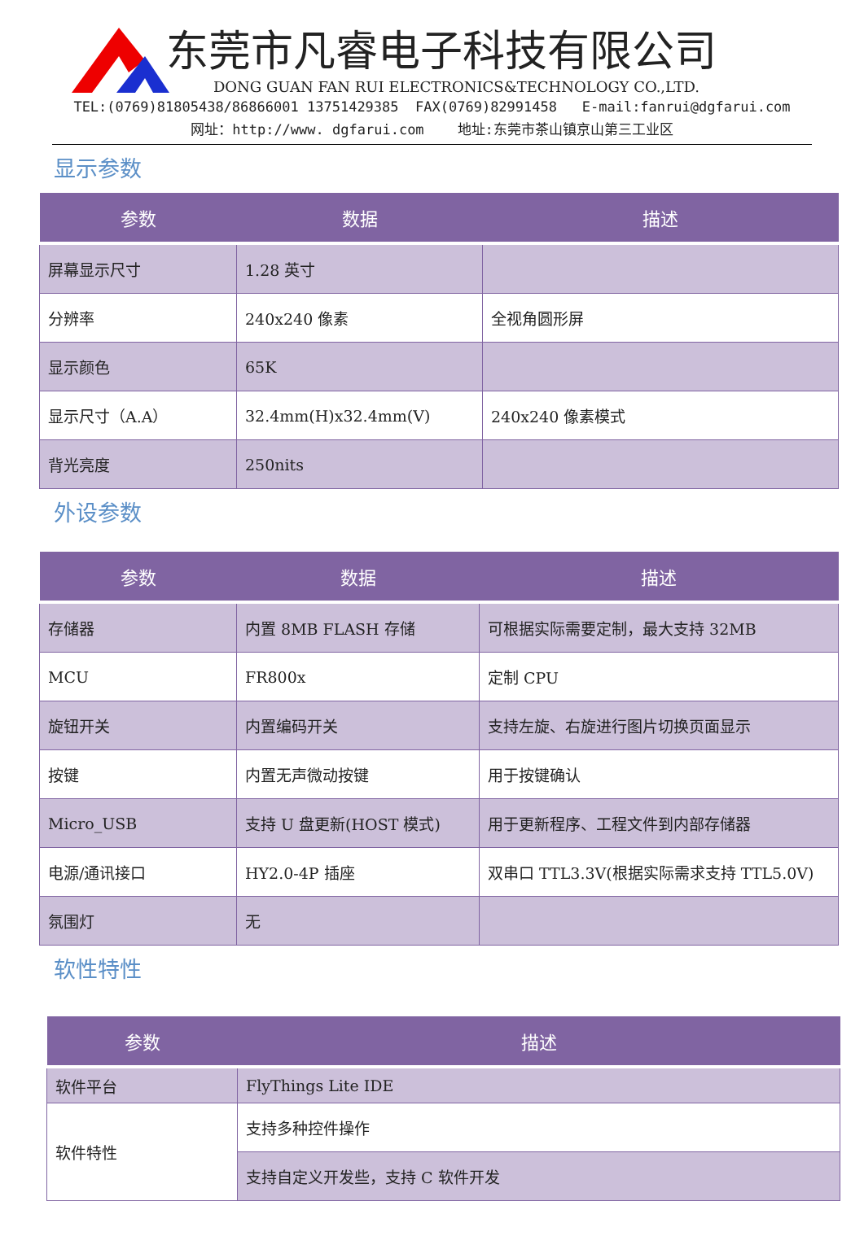东莞市凡睿电子科技有限公司
DONG GUAN FAN RUI ELECTRONICS&TECHNOLOGY CO.,LTD.
TEL:(0769)81805438/86866001 13751429385 FAX(0769)82991458 E-mail:fanrui@dgfarui.com
网址：http://www. dgfarui.com 地址:东莞市茶山镇京山第三工业区
显示参数
| 参数 | 数据 | 描述 |
| --- | --- | --- |
| 屏幕显示尺寸 | 1.28 英寸 | |
| 分辨率 | 240x240 像素 | 全视角圆形屏 |
| 显示颜色 | 65K | |
| 显示尺寸（A.A） | 32.4mm(H)x32.4mm(V) | 240x240 像素模式 |
| 背光亮度 | 250nits | |
外设参数
| 参数 | 数据 | 描述 |
| --- | --- | --- |
| 存储器 | 内置 8MB FLASH 存储 | 可根据实际需要定制，最大支持 32MB |
| MCU | FR800x | 定制 CPU |
| 旋钮开关 | 内置编码开关 | 支持左旋、右旋进行图片切换页面显示 |
| 按键 | 内置无声微动按键 | 用于按键确认 |
| Micro_USB | 支持 U 盘更新(HOST 模式) | 用于更新程序、工程文件到内部存储器 |
| 电源/通讯接口 | HY2.0-4P 插座 | 双串口 TTL3.3V(根据实际需求支持 TTL5.0V) |
| 氛围灯 | 无 | |
软性特性
| 参数 | 描述 |
| --- | --- |
| 软件平台 | FlyThings Lite IDE |
| 软件特性 | 支持多种控件操作 |
| | 支持自定义开发些，支持 C 软件开发 |